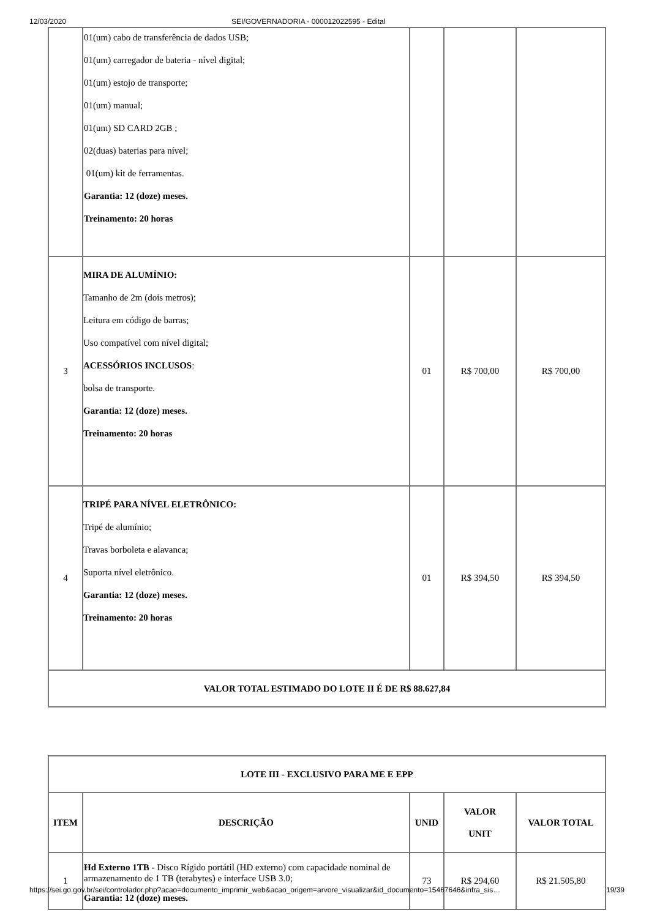12/03/2020 SEI/GOVERNADORIA - 000012022595 - Edital
| | 01(um) cabo de transferência de dados USB; 01(um) carregador de bateria - nível digital; 01(um) estojo de transporte; 01(um) manual; 01(um) SD CARD 2GB ; 02(duas) baterias para nível; 01(um) kit de ferramentas. Garantia: 12 (doze) meses. Treinamento: 20 horas | | | |
| 3 | MIRA DE ALUMÍNIO: Tamanho de 2m (dois metros); Leitura em código de barras; Uso compatível com nível digital; ACESSÓRIOS INCLUSOS : bolsa de transporte. Garantia: 12 (doze) meses. Treinamento: 20 horas | 01 | R$ 700,00 | R$ 700,00 |
| 4 | TRIPÉ PARA NÍVEL ELETRÔNICO: Tripé de alumínio; Travas borboleta e alavanca; Suporta nível eletrônico. Garantia: 12 (doze) meses. Treinamento: 20 horas | 01 | R$ 394,50 | R$ 394,50 |
| VALOR TOTAL ESTIMADO DO LOTE II É DE R$ 88.627,84 | | | | |
| LOTE III - EXCLUSIVO PARA ME E EPP | | | | |
| --- | --- | --- | --- | --- |
| ITEM | DESCRIÇÃO | UNID | VALOR UNIT | VALOR TOTAL |
| 1 | Hd Externo 1TB - Disco Rígido portátil (HD externo) com capacidade nominal de armazenamento de 1 TB (terabytes) e interface USB 3.0; Garantia: 12 (doze) meses. | 73 | R$ 294,60 | R$ 21.505,80 |
https://sei.go.gov.br/sei/controlador.php?acao=documento_imprimir_web&acao_origem=arvore_visualizar&id_documento=15467646&infra_sis… 19/39